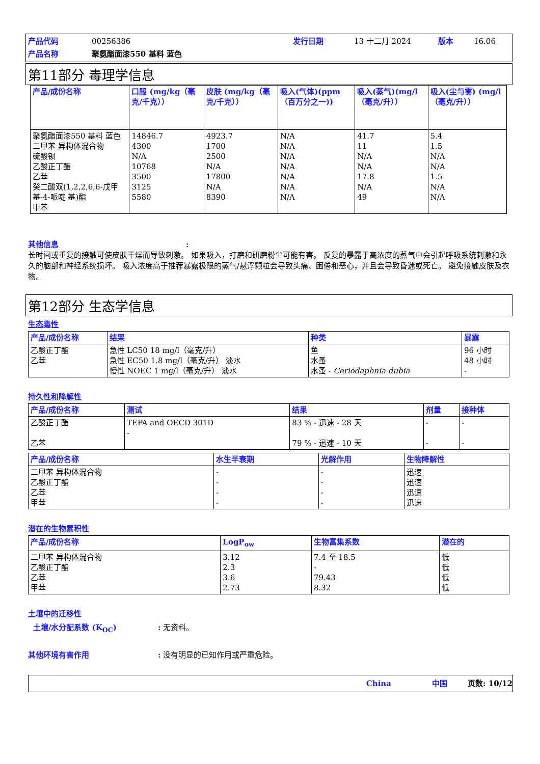产品代码 00256386 发行日期 13 十二月 2024 版本 16.06 产品名称 聚氨酯面漆550 基料 蓝色
第11部分 毒理学信息
| 产品/成份名称 | 口服 (mg/kg（毫克/千克）） | 皮肤 (mg/kg（毫克/千克）） | 吸入(气体)(ppm（百万分之一)) | 吸入(蒸气)(mg/l（毫克/升）） | 吸入(尘与雾) (mg/l（毫克/升）） |
| --- | --- | --- | --- | --- | --- |
| 聚氨酯面漆550 基料 蓝色 二甲苯 异构体混合物 硫酸钡 乙酸正丁酯 乙苯 癸二酸双(1,2,2,6,6-戊甲基-4-哌啶 基)酯 甲苯 | 14846.7 4300 N/A 10768 3500 3125 5580 | 4923.7 1700 2500 N/A 17800 N/A 8390 | N/A N/A N/A N/A N/A N/A N/A | 41.7 11 N/A N/A 17.8 N/A 49 | 5.4 1.5 N/A N/A 1.5 N/A N/A |
其他信息:
长时间或重复的接触可使皮肤干燥而导致刺激。 如果吸入，打磨和研磨粉尘可能有害。 反复的暴露于高浓度的蒸气中会引起呼吸系统刺激和永久的脑部和神经系统损坏。 吸入浓度高于推荐暴露极限的蒸气/悬浮颗粒会导致头痛、困倦和恶心，并且会导致昏迷或死亡。 避免接触皮肤及衣物。
第12部分 生态学信息
生态毒性
| 产品/成份名称 | 结果 | 种类 | 暴露 |
| --- | --- | --- | --- |
| 乙酸正丁酯 乙苯 | 急性 LC50 18 mg/l（毫克/升） 急性 EC50 1.8 mg/l（毫克/升） 淡水 慢性 NOEC 1 mg/l（毫克/升） 淡水 | 鱼 水蚤 水蚤 - Ceriodaphnia dubia | 96 小时 48 小时 - |
持久性和降解性
| 产品/成份名称 | 测试 | 结果 | 剂量 | 接种体 |
| --- | --- | --- | --- | --- |
| 乙酸正丁酯 乙苯 | TEPA and OECD 301D - | 83 % - 迅速 - 28 天 79 % - 迅速 - 10 天 | - - | - - |
| 产品/成份名称 | 水生半衰期 | 光解作用 | 生物降解性 |
| --- | --- | --- | --- |
| 二甲苯 异构体混合物 乙酸正丁酯 乙苯 甲苯 | - - - - | - - - - | 迅速 迅速 迅速 迅速 |
潜在的生物累积性
| 产品/成份名称 | LogP<sub>ow</sub> | 生物富集系数 | 潜在的 |
| --- | --- | --- | --- |
| 二甲苯 异构体混合物 乙酸正丁酯 乙苯 甲苯 | 3.12 2.3 3.6 2.73 | 7.4 至 18.5 - 79.43 8.32 | 低 低 低 低 |
土壤中的迁移性
土壤/水分配系数 (K<sub>OC</sub>): 无资料。
其他环境有害作用: 没有明显的已知作用或严重危险。
China 中国 页数: 10/12